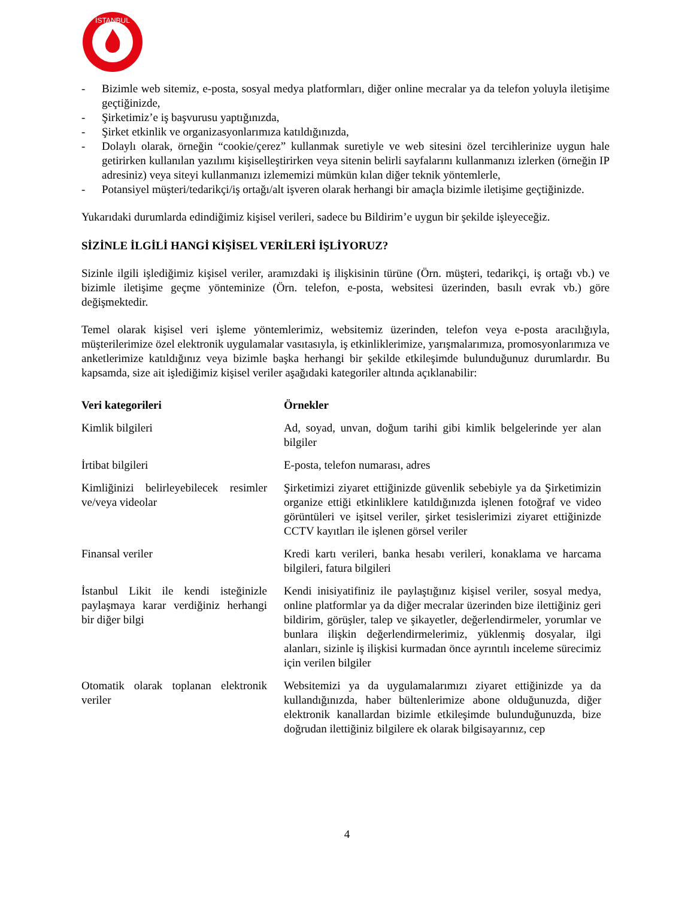İSTANBUL
- Bizimle web sitemiz, e-posta, sosyal medya platformları, diğer online mecralar ya da telefon yoluyla iletişime geçtiğinizde,
- Şirketimiz’e iş başvurusu yaptığınızda,
- Şirket etkinlik ve organizasyonlarımıza katıldığınızda,
- Dolaylı olarak, örneğin “cookie/çerez” kullanmak suretiyle ve web sitesini özel tercihlerinize uygun hale getirirken kullanılan yazılımı kişiselleştirirken veya sitenin belirli sayfalarını kullanmanızı izlerken (örneğin IP adresiniz) veya siteyi kullanmanızı izlememizi mümkün kılan diğer teknik yöntemlerle,
- Potansiyel müşteri/tedarikçi/iş ortağı/alt işveren olarak herhangi bir amaçla bizimle iletişime geçtiğinizde.
Yukarıdaki durumlarda edindiğimiz kişisel verileri, sadece bu Bildirim’e uygun bir şekilde işleyeceğiz.
SİZİNLE İLGİLİ HANGİ KİŞİSEL VERİLERİ İŞLİYORUZ?
Sizinle ilgili işlediğimiz kişisel veriler, aramızdaki iş ilişkisinin türüne (Örn. müşteri, tedarikçi, iş ortağı vb.) ve bizimle iletişime geçme yönteminize (Örn. telefon, e-posta, websitesi üzerinden, basılı evrak vb.) göre değişmektedir.
Temel olarak kişisel veri işleme yöntemlerimiz, websitemiz üzerinden, telefon veya e-posta aracılığıyla, müşterilerimize özel elektronik uygulamalar vasıtasıyla, iş etkinliklerimize, yarışmalarımıza, promosyonlarımıza ve anketlerimize katıldığınız veya bizimle başka herhangi bir şekilde etkileşimde bulunduğunuz durumlardır. Bu kapsamda, size ait işlediğimiz kişisel veriler aşağıdaki kategoriler altında açıklanabilir:
| Veri kategorileri | Örnekler |
| --- | --- |
| Kimlik bilgileri | Ad, soyad, unvan, doğum tarihi gibi kimlik belgelerinde yer alan bilgiler |
| İrtibat bilgileri | E-posta, telefon numarası, adres |
| Kimliğinizi belirleyebilecek resimler ve/veya videolar | Şirketimizi ziyaret ettiğinizde güvenlik sebebiyle ya da Şirketimizin organize ettiği etkinliklere katıldığınızda işlenen fotoğraf ve video görüntüleri ve işitsel veriler, şirket tesislerimizi ziyaret ettiğinizde CCTV kayıtları ile işlenen görsel veriler |
| Finansal veriler | Kredi kartı verileri, banka hesabı verileri, konaklama ve harcama bilgileri, fatura bilgileri |
| İstanbul Likit ile kendi isteğinizle paylaşmaya karar verdiğiniz herhangi bir diğer bilgi | Kendi inisiyatifiniz ile paylaştığınız kişisel veriler, sosyal medya, online platformlar ya da diğer mecralar üzerinden bize ilettiğiniz geri bildirim, görüşler, talep ve şikayetler, değerlendirmeler, yorumlar ve bunlara ilişkin değerlendirmelerimiz, yüklenmiş dosyalar, ilgi alanları, sizinle iş ilişkisi kurmadan önce ayrıntılı inceleme sürecimiz için verilen bilgiler |
| Otomatik olarak toplanan elektronik veriler | Websitemizi ya da uygulamalarımızı ziyaret ettiğinizde ya da kullandığınızda, haber bültenlerimize abone olduğunuzda, diğer elektronik kanallardan bizimle etkileşimde bulunduğunuzda, bize doğrudan ilettiğiniz bilgilere ek olarak bilgisayarınız, cep |
4